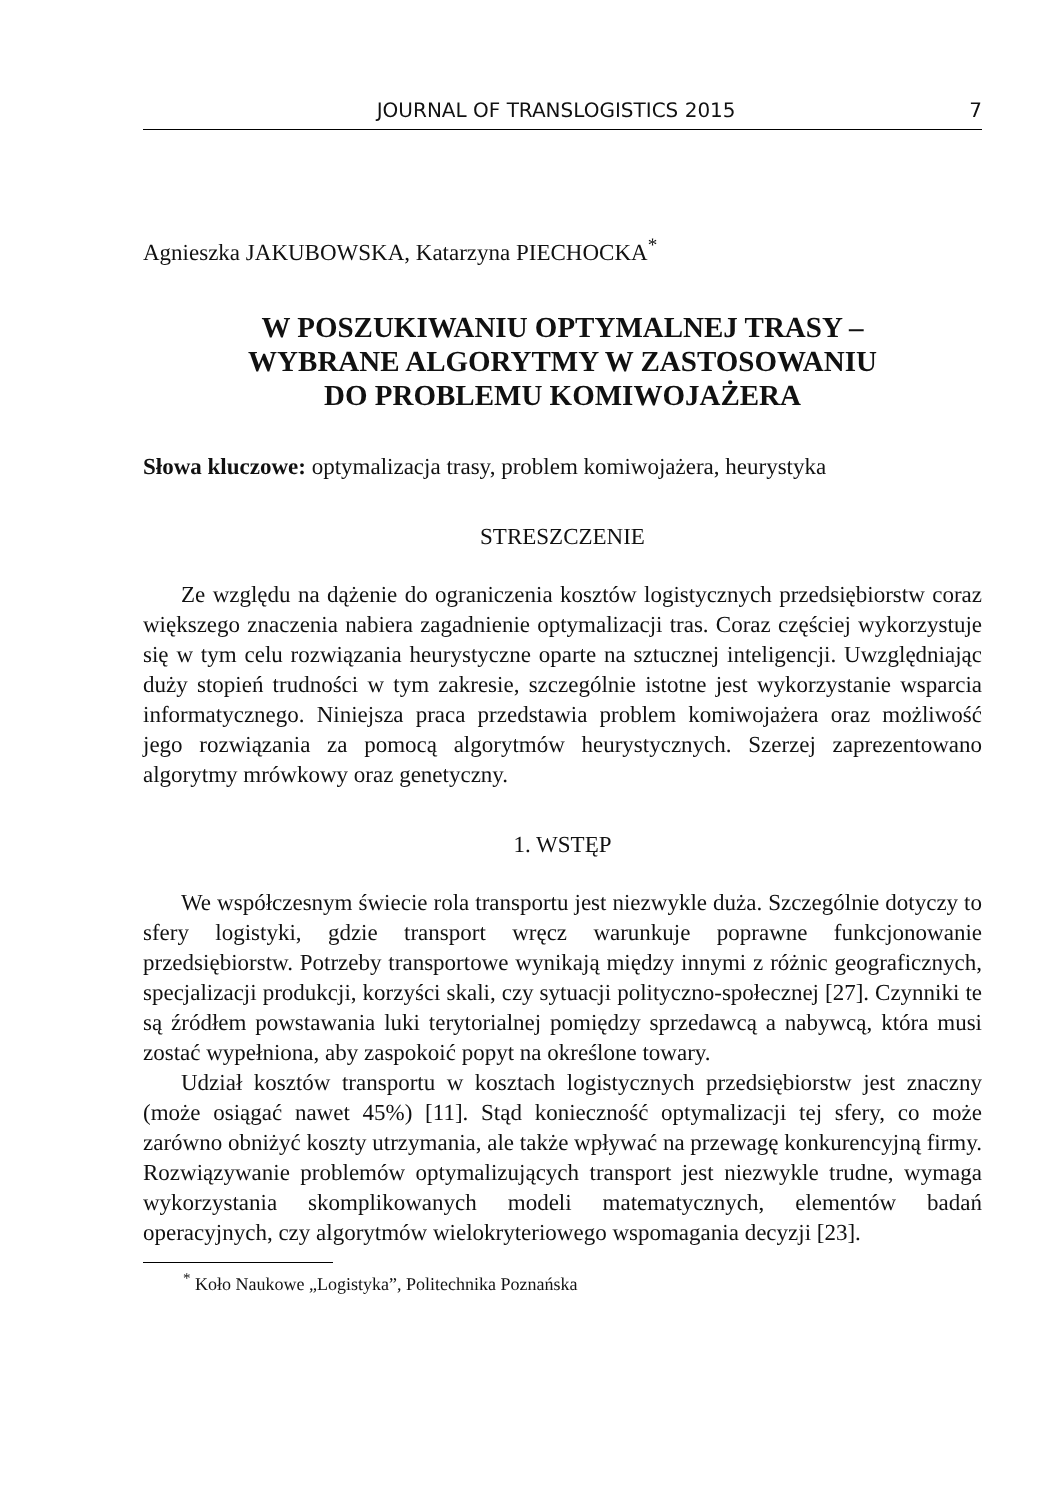JOURNAL OF TRANSLOGISTICS 2015 7
Agnieszka JAKUBOWSKA, Katarzyna PIECHOCKA<sup>*</sup>
W POSZUKIWANIU OPTYMALNEJ TRASY –
WYBRANE ALGORYTMY W ZASTOSOWANIU
DO PROBLEMU KOMIWOJAŻERA
Słowa kluczowe: optymalizacja trasy, problem komiwojażera, heurystyka
STRESZCZENIE
Ze względu na dążenie do ograniczenia kosztów logistycznych przedsiębiorstw coraz większego znaczenia nabiera zagadnienie optymalizacji tras. Coraz częściej wykorzystuje się w tym celu rozwiązania heurystyczne oparte na sztucznej inteligencji. Uwzględniając duży stopień trudności w tym zakresie, szczególnie istotne jest wykorzystanie wsparcia informatycznego. Niniejsza praca przedstawia problem komiwojażera oraz możliwość jego rozwiązania za pomocą algorytmów heurystycznych. Szerzej zaprezentowano algorytmy mrówkowy oraz genetyczny.
1. WSTĘP
We współczesnym świecie rola transportu jest niezwykle duża. Szczególnie dotyczy to sfery logistyki, gdzie transport wręcz warunkuje poprawne funkcjonowanie przedsiębiorstw. Potrzeby transportowe wynikają między innymi z różnic geograficznych, specjalizacji produkcji, korzyści skali, czy sytuacji polityczno-społecznej [27]. Czynniki te są źródłem powstawania luki terytorialnej pomiędzy sprzedawcą a nabywcą, która musi zostać wypełniona, aby zaspokoić popyt na określone towary.
Udział kosztów transportu w kosztach logistycznych przedsiębiorstw jest znaczny (może osiągać nawet 45%) [11]. Stąd konieczność optymalizacji tej sfery, co może zarówno obniżyć koszty utrzymania, ale także wpływać na przewagę konkurencyjną firmy. Rozwiązywanie problemów optymalizujących transport jest niezwykle trudne, wymaga wykorzystania skomplikowanych modeli matematycznych, elementów badań operacyjnych, czy algorytmów wielokryteriowego wspomagania decyzji [23].
<sup>*</sup> Koło Naukowe „Logistyka”, Politechnika Poznańska